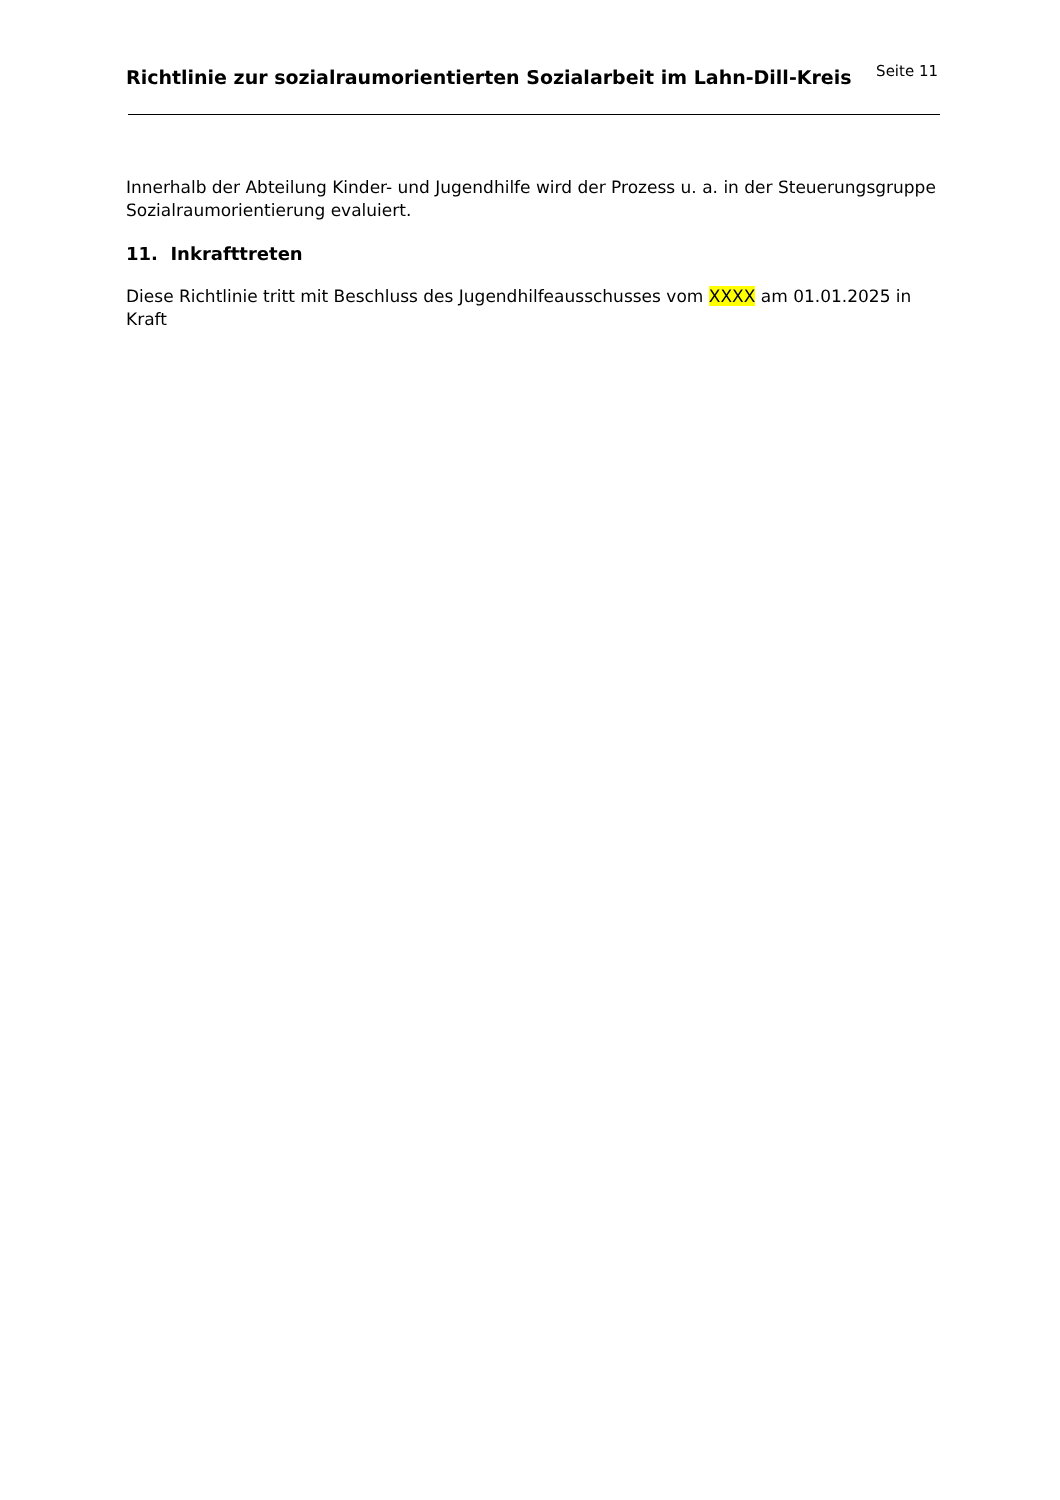Richtlinie zur sozialraumorientierten Sozialarbeit im Lahn-Dill-Kreis
Seite 11
Innerhalb der Abteilung Kinder- und Jugendhilfe wird der Prozess u. a. in der Steuerungsgruppe Sozialraumorientierung evaluiert.
11. Inkrafttreten
Diese Richtlinie tritt mit Beschluss des Jugendhilfeausschusses vom XXXX am 01.01.2025 in
Kraft